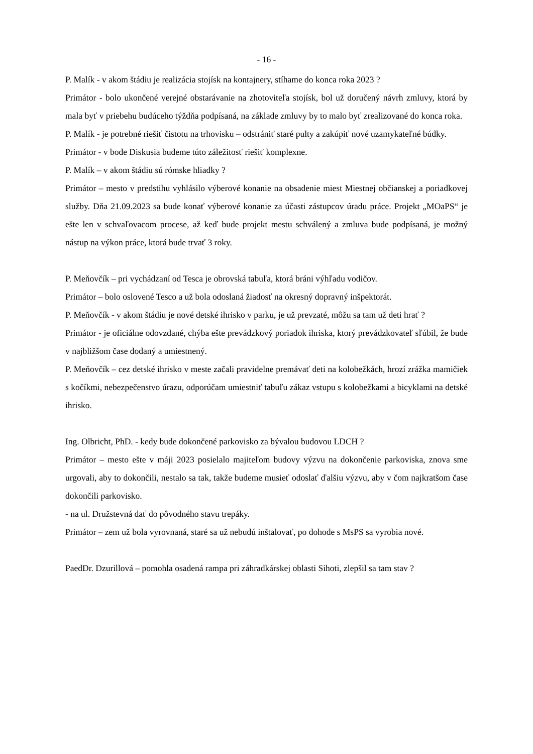- 16 -
P. Malík - v akom štádiu je realizácia stojísk na kontajnery, stíhame do konca roka 2023 ?
Primátor - bolo ukončené verejné obstarávanie na zhotoviteľa stojísk, bol už doručený návrh zmluvy, ktorá by mala byť v priebehu budúceho týždňa podpísaná, na základe zmluvy by to malo byť zrealizované do konca roka.
P. Malík - je potrebné riešiť čistotu na trhovisku – odstrániť staré pulty a zakúpiť nové uzamykateľné búdky.
Primátor - v bode Diskusia budeme túto záležitosť riešiť komplexne.
P. Malík – v akom štádiu sú rómske hliadky ?
Primátor – mesto v predstihu vyhlásilo výberové konanie na obsadenie miest Miestnej občianskej a poriadkovej služby. Dňa 21.09.2023 sa bude konať výberové konanie za účasti zástupcov úradu práce. Projekt „MOaPS“ je ešte len v schvaľovacom procese, až keď bude projekt mestu schválený a zmluva bude podpísaná, je možný nástup na výkon práce, ktorá bude trvať 3 roky.
P. Meňovčík – pri vychádzaní od Tesca je obrovská tabuľa, ktorá bráni výhľadu vodičov.
Primátor – bolo oslovené Tesco a už bola odoslaná žiadosť na okresný dopravný inšpektorát.
P. Meňovčík - v akom štádiu je nové detské ihrisko v parku, je už prevzaté, môžu sa tam už deti hrať ?
Primátor - je oficiálne odovzdané, chýba ešte prevádzkový poriadok ihriska, ktorý prevádzkovateľ sľúbil, že bude v najbližšom čase dodaný a umiestnený.
P. Meňovčík – cez detské ihrisko v meste začali pravidelne premávať deti na kolobežkách, hrozí zrážka mamičiek s kočíkmi, nebezpečenstvo úrazu, odporúčam umiestniť tabuľu zákaz vstupu s kolobežkami a bicyklami na detské ihrisko.
Ing. Olbricht, PhD. - kedy bude dokončené parkovisko za bývalou budovou LDCH ?
Primátor – mesto ešte v máji 2023 posielalo majiteľom budovy výzvu na dokončenie parkoviska, znova sme urgovali, aby to dokončili, nestalo sa tak, takže budeme musieť odoslať ďalšiu výzvu, aby v čom najkratšom čase dokončili parkovisko.
- na ul. Družstevná dať do pôvodného stavu trepáky.
Primátor – zem už bola vyrovnaná, staré sa už nebudú inštalovať, po dohode s MsPS sa vyrobia nové.
PaedDr. Dzurillová – pomohla osadená rampa pri záhradkárskej oblasti Sihoti, zlepšil sa tam stav ?